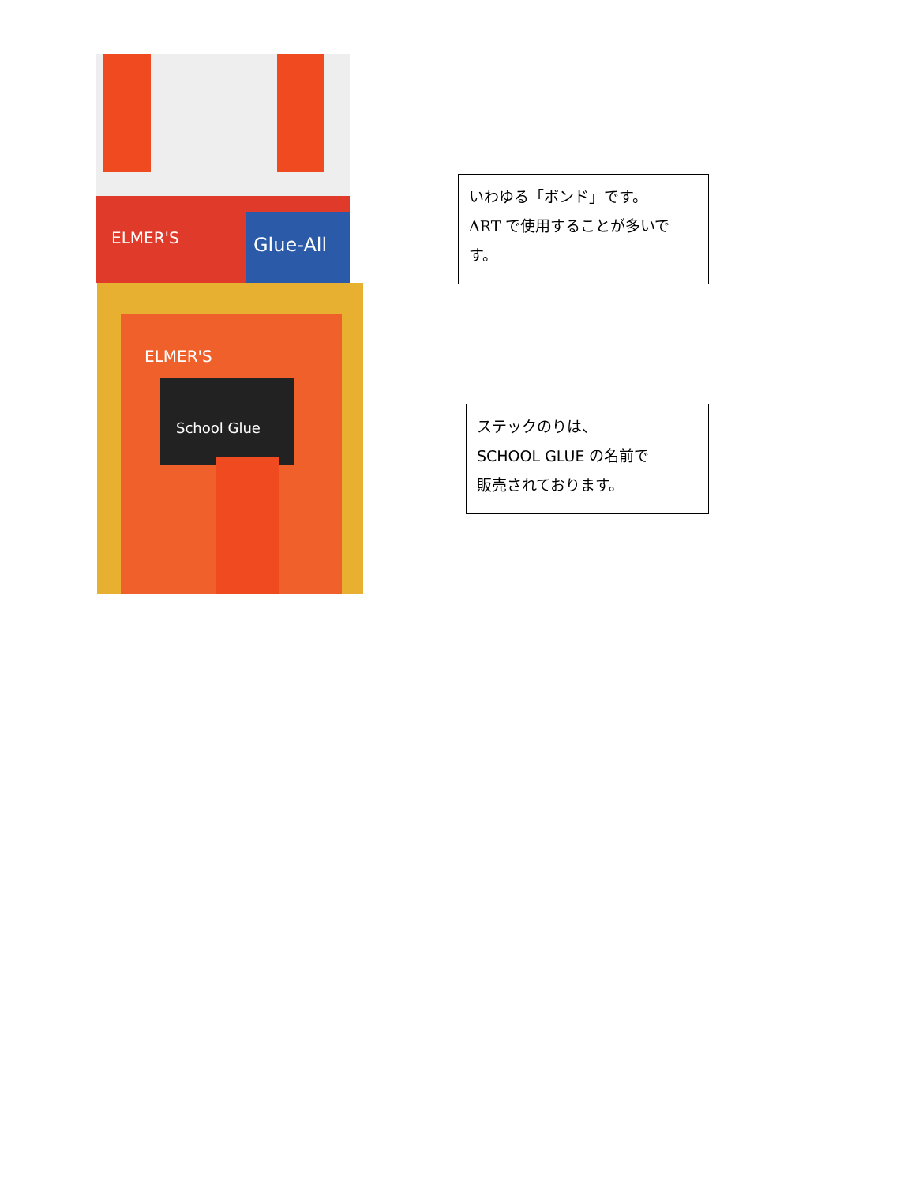ELMER'S
Glue-All
ELMER'S
School Glue
いわゆる「ボンド」です。
ART で使用することが多いです。
ステックのりは、
SCHOOL GLUE の名前で
販売されております。